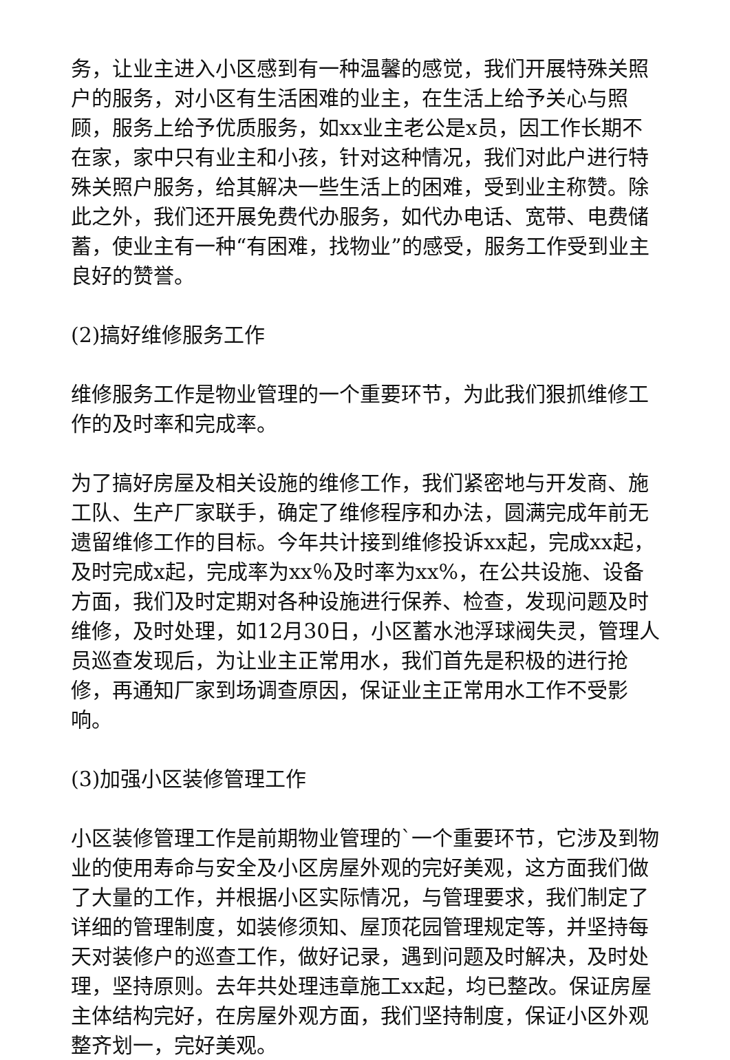务，让业主进入小区感到有一种温馨的感觉，我们开展特殊关照户的服务，对小区有生活困难的业主，在生活上给予关心与照顾，服务上给予优质服务，如xx业主老公是x员，因工作长期不在家，家中只有业主和小孩，针对这种情况，我们对此户进行特殊关照户服务，给其解决一些生活上的困难，受到业主称赞。除此之外，我们还开展免费代办服务，如代办电话、宽带、电费储蓄，使业主有一种“有困难，找物业”的感受，服务工作受到业主良好的赞誉。
(2)搞好维修服务工作
维修服务工作是物业管理的一个重要环节，为此我们狠抓维修工作的及时率和完成率。
为了搞好房屋及相关设施的维修工作，我们紧密地与开发商、施工队、生产厂家联手，确定了维修程序和办法，圆满完成年前无遗留维修工作的目标。今年共计接到维修投诉xx起，完成xx起，及时完成x起，完成率为xx％及时率为xx%，在公共设施、设备方面，我们及时定期对各种设施进行保养、检查，发现问题及时维修，及时处理，如12月30日，小区蓄水池浮球阀失灵，管理人员巡查发现后，为让业主正常用水，我们首先是积极的进行抢修，再通知厂家到场调查原因，保证业主正常用水工作不受影响。
(3)加强小区装修管理工作
小区装修管理工作是前期物业管理的`一个重要环节，它涉及到物业的使用寿命与安全及小区房屋外观的完好美观，这方面我们做了大量的工作，并根据小区实际情况，与管理要求，我们制定了详细的管理制度，如装修须知、屋顶花园管理规定等，并坚持每天对装修户的巡查工作，做好记录，遇到问题及时解决，及时处理，坚持原则。去年共处理违章施工xx起，均已整改。保证房屋主体结构完好，在房屋外观方面，我们坚持制度，保证小区外观整齐划一，完好美观。